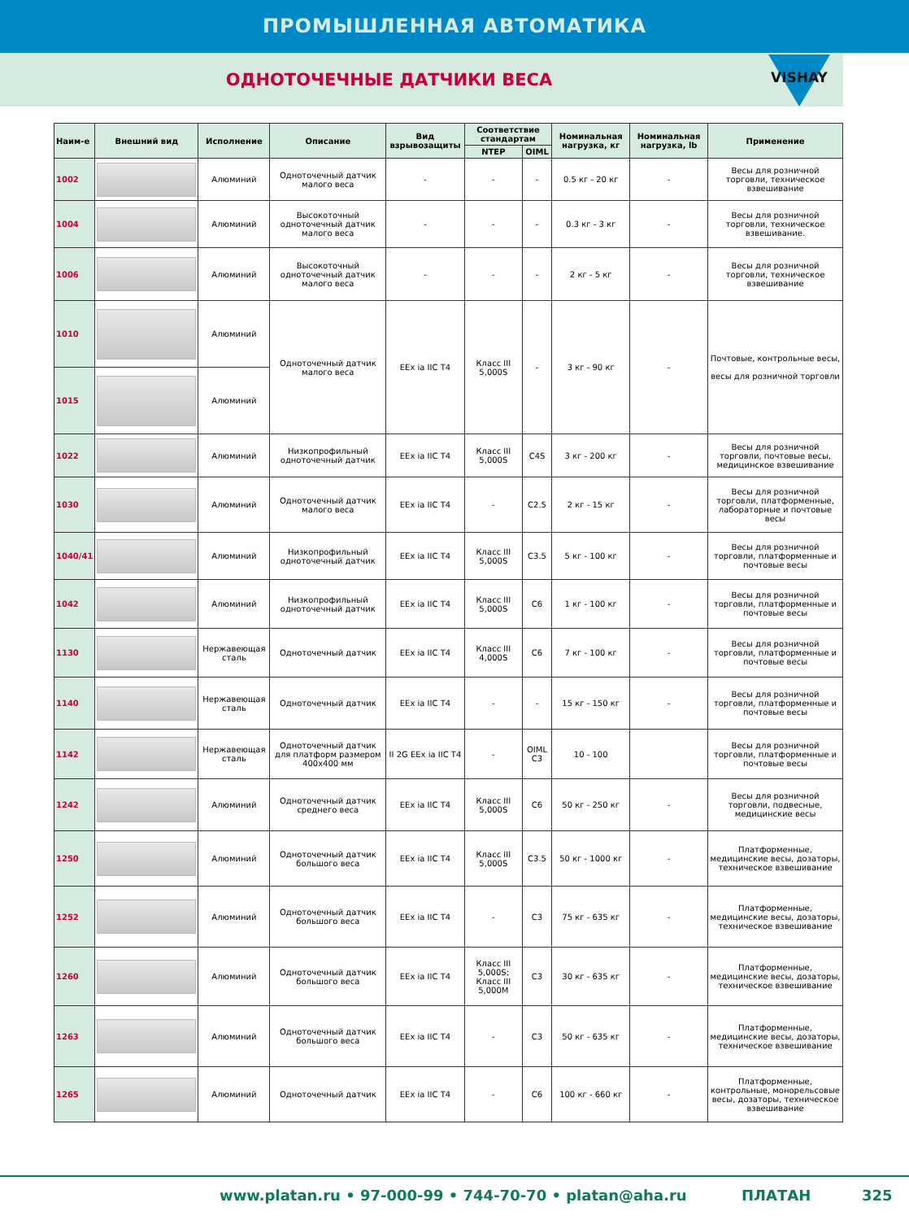ПРОМЫШЛЕННАЯ АВТОМАТИКА
ОДНОТОЧЕЧНЫЕ ДАТЧИКИ ВЕСА
VISHAY
| Наим-е | Внешний вид | Исполнение | Описание | Вид взрывозащиты | Соответствие стандартам | | Номинальная нагрузка, кг | Номинальная нагрузка, lb | Применение |
| --- | --- | --- | --- | --- | --- | --- | --- | --- | --- |
| | | | | | NTEP | OIML | | | |
| 1002 | | Алюминий | Одноточечный датчик малого веса | - | - | - | 0.5 кг - 20 кг | - | Весы для розничной торговли, техническое взвешивание |
| 1004 | | Алюминий | Высокоточный одноточечный датчик малого веса | - | - | - | 0.3 кг - 3 кг | - | Весы для розничной торговли, техническое взвешивание. |
| 1006 | | Алюминий | Высокоточный одноточечный датчик малого веса | - | - | - | 2 кг - 5 кг | - | Весы для розничной торговли, техническое взвешивание |
| 1010 | | Алюминий | Одноточечный датчик малого веса | EEx ia IIC T4 | Класс III 5,000S | - | 3 кг - 90 кг | - | Почтовые, контрольные весы, весы для розничной торговли |
| 1015 | | Алюминий | | | | | | | |
| 1022 | | Алюминий | Низкопрофильный одноточечный датчик | EEx ia IIC T4 | Класс III 5,000S | C4S | 3 кг - 200 кг | - | Весы для розничной торговли, почтовые весы, медицинское взвешивание |
| 1030 | | Алюминий | Одноточечный датчик малого веса | EEx ia IIC T4 | - | C2.5 | 2 кг - 15 кг | - | Весы для розничной торговли, платформенные, лабораторные и почтовые весы |
| 1040/41 | | Алюминий | Низкопрофильный одноточечный датчик | EEx ia IIC T4 | Класс III 5,000S | C3.5 | 5 кг - 100 кг | - | Весы для розничной торговли, платформенные и почтовые весы |
| 1042 | | Алюминий | Низкопрофильный одноточечный датчик | EEx ia IIC T4 | Класс III 5,000S | C6 | 1 кг - 100 кг | - | Весы для розничной торговли, платформенные и почтовые весы |
| 1130 | | Нержавеющая сталь | Одноточечный датчик | EEx ia IIC T4 | Класс III 4,000S | C6 | 7 кг - 100 кг | - | Весы для розничной торговли, платформенные и почтовые весы |
| 1140 | | Нержавеющая сталь | Одноточечный датчик | EEx ia IIC T4 | - | - | 15 кг - 150 кг | - | Весы для розничной торговли, платформенные и почтовые весы |
| 1142 | | Нержавеющая сталь | Одноточечный датчик для платформ размером 400x400 мм | II 2G EEx ia IIC T4 | - | OIML C3 | 10 - 100 | | Весы для розничной торговли, платформенные и почтовые весы |
| 1242 | | Алюминий | Одноточечный датчик среднего веса | EEx ia IIC T4 | Класс III 5,000S | C6 | 50 кг - 250 кг | - | Весы для розничной торговли, подвесные, медицинские весы |
| 1250 | | Алюминий | Одноточечный датчик большого веса | EEx ia IIC T4 | Класс III 5,000S | C3.5 | 50 кг - 1000 кг | - | Платформенные, медицинские весы, дозаторы, техническое взвешивание |
| 1252 | | Алюминий | Одноточечный датчик большого веса | EEx ia IIC T4 | - | C3 | 75 кг - 635 кг | - | Платформенные, медицинские весы, дозаторы, техническое взвешивание |
| 1260 | | Алюминий | Одноточечный датчик большого веса | EEx ia IIC T4 | Класс III 5,000S; Класс III 5,000M | C3 | 30 кг - 635 кг | - | Платформенные, медицинские весы, дозаторы, техническое взвешивание |
| 1263 | | Алюминий | Одноточечный датчик большого веса | EEx ia IIC T4 | - | C3 | 50 кг - 635 кг | - | Платформенные, медицинские весы, дозаторы, техническое взвешивание |
| 1265 | | Алюминий | Одноточечный датчик | EEx ia IIC T4 | - | C6 | 100 кг - 660 кг | - | Платформенные, контрольные, монорельсовые весы, дозаторы, техническое взвешивание |
www.platan.ru • 97-000-99 • 744-70-70 • platan@aha.ru ПЛАТАН 325